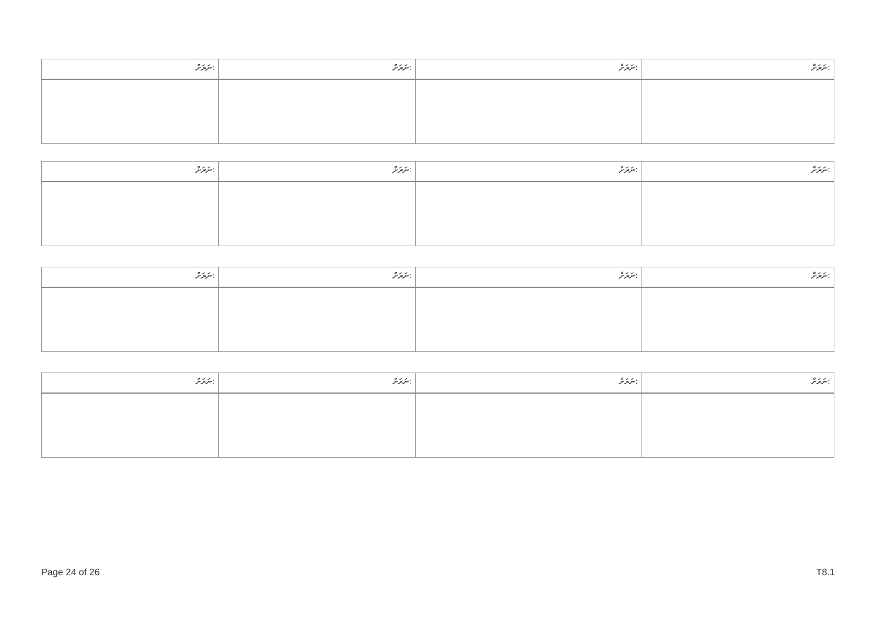| ނަރަށް: | ނަރަށް: | ނަރަށް: | ނަރަށް: |
| ނަރަށް: | ނަރަށް: | ނަރަށް: | ނަރަށް: |
| ނަރަށް: | ނަރަށް: | ނަރަށް: | ނަރަށް: |
| ނަރަށް: | ނަރަށް: | ނަރަށް: | ނަރަށް: |
Page 24 of 26 T8.1